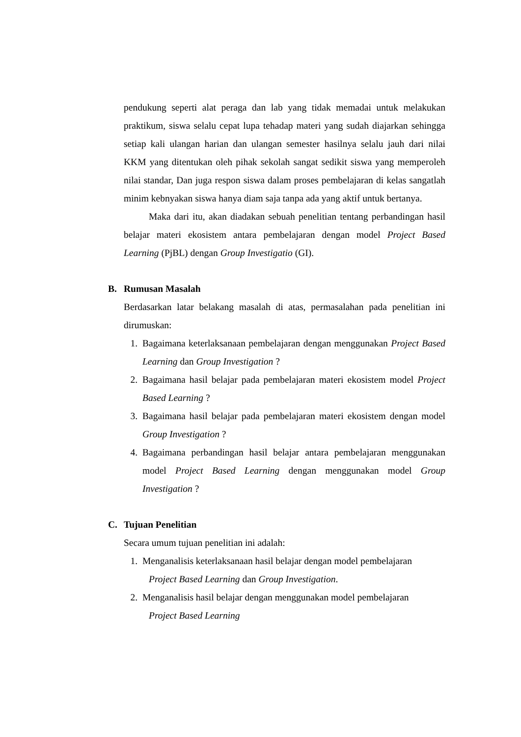pendukung seperti alat peraga dan lab yang tidak memadai untuk melakukan praktikum, siswa selalu cepat lupa tehadap materi yang sudah diajarkan sehingga setiap kali ulangan harian dan ulangan semester hasilnya selalu jauh dari nilai KKM yang ditentukan oleh pihak sekolah sangat sedikit siswa yang memperoleh nilai standar, Dan juga respon siswa dalam proses pembelajaran di kelas sangatlah minim kebnyakan siswa hanya diam saja tanpa ada yang aktif untuk bertanya.
Maka dari itu, akan diadakan sebuah penelitian tentang perbandingan hasil belajar materi ekosistem antara pembelajaran dengan model Project Based Learning (PjBL) dengan Group Investigatio (GI).
B. Rumusan Masalah
Berdasarkan latar belakang masalah di atas, permasalahan pada penelitian ini dirumuskan:
1. Bagaimana keterlaksanaan pembelajaran dengan menggunakan Project Based Learning dan Group Investigation ?
2. Bagaimana hasil belajar pada pembelajaran materi ekosistem model Project Based Learning ?
3. Bagaimana hasil belajar pada pembelajaran materi ekosistem dengan model Group Investigation ?
4. Bagaimana perbandingan hasil belajar antara pembelajaran menggunakan model Project Based Learning dengan menggunakan model Group Investigation ?
C. Tujuan Penelitian
Secara umum tujuan penelitian ini adalah:
1. Menganalisis keterlaksanaan hasil belajar dengan model pembelajaran
Project Based Learning dan Group Investigation.
2. Menganalisis hasil belajar dengan menggunakan model pembelajaran
Project Based Learning